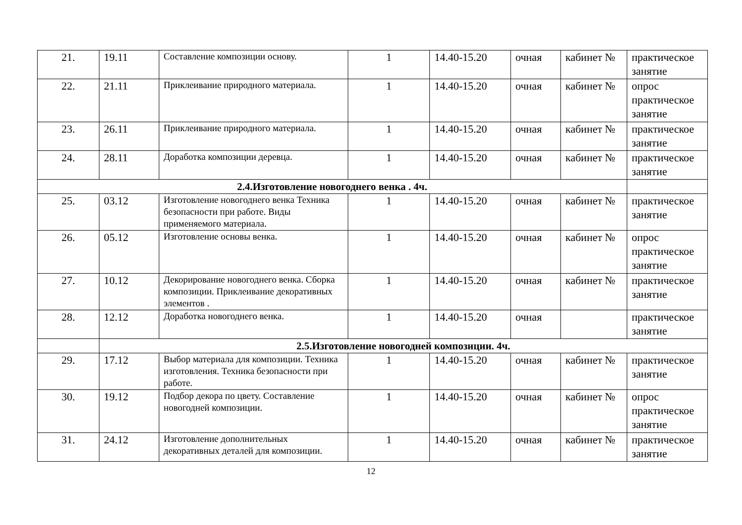| 21. | 19.11 | Составление композиции основу. | 1 | 14.40-15.20 | очная | кабинет № | практическое занятие |
| 22. | 21.11 | Приклеивание природного материала. | 1 | 14.40-15.20 | очная | кабинет № | опрос практическое занятие |
| 23. | 26.11 | Приклеивание природного материала. | 1 | 14.40-15.20 | очная | кабинет № | практическое занятие |
| 24. | 28.11 | Доработка композиции деревца. | 1 | 14.40-15.20 | очная | кабинет № | практическое занятие |
| 2.4.Изготовление новогоднего венка . 4ч. | | | | | | | |
| 25. | 03.12 | Изготовление новогоднего венка Техника безопасности при работе. Виды применяемого материала. | 1 | 14.40-15.20 | очная | кабинет № | практическое занятие |
| 26. | 05.12 | Изготовление основы венка. | 1 | 14.40-15.20 | очная | кабинет № | опрос практическое занятие |
| 27. | 10.12 | Декорирование новогоднего венка. Сборка композиции. Приклеивание декоративных элементов . | 1 | 14.40-15.20 | очная | кабинет № | практическое занятие |
| 28. | 12.12 | Доработка новогоднего венка. | 1 | 14.40-15.20 | очная | | практическое занятие |
| | 2.5.Изготовление новогодней композиции. 4ч. | | | | | | |
| 29. | 17.12 | Выбор материала для композиции. Техника изготовления. Техника безопасности при работе. | 1 | 14.40-15.20 | очная | кабинет № | практическое занятие |
| 30. | 19.12 | Подбор декора по цвету. Составление новогодней композиции. | 1 | 14.40-15.20 | очная | кабинет № | опрос практическое занятие |
| 31. | 24.12 | Изготовление дополнительных декоративных деталей для композиции. | 1 | 14.40-15.20 | очная | кабинет № | практическое занятие |
12